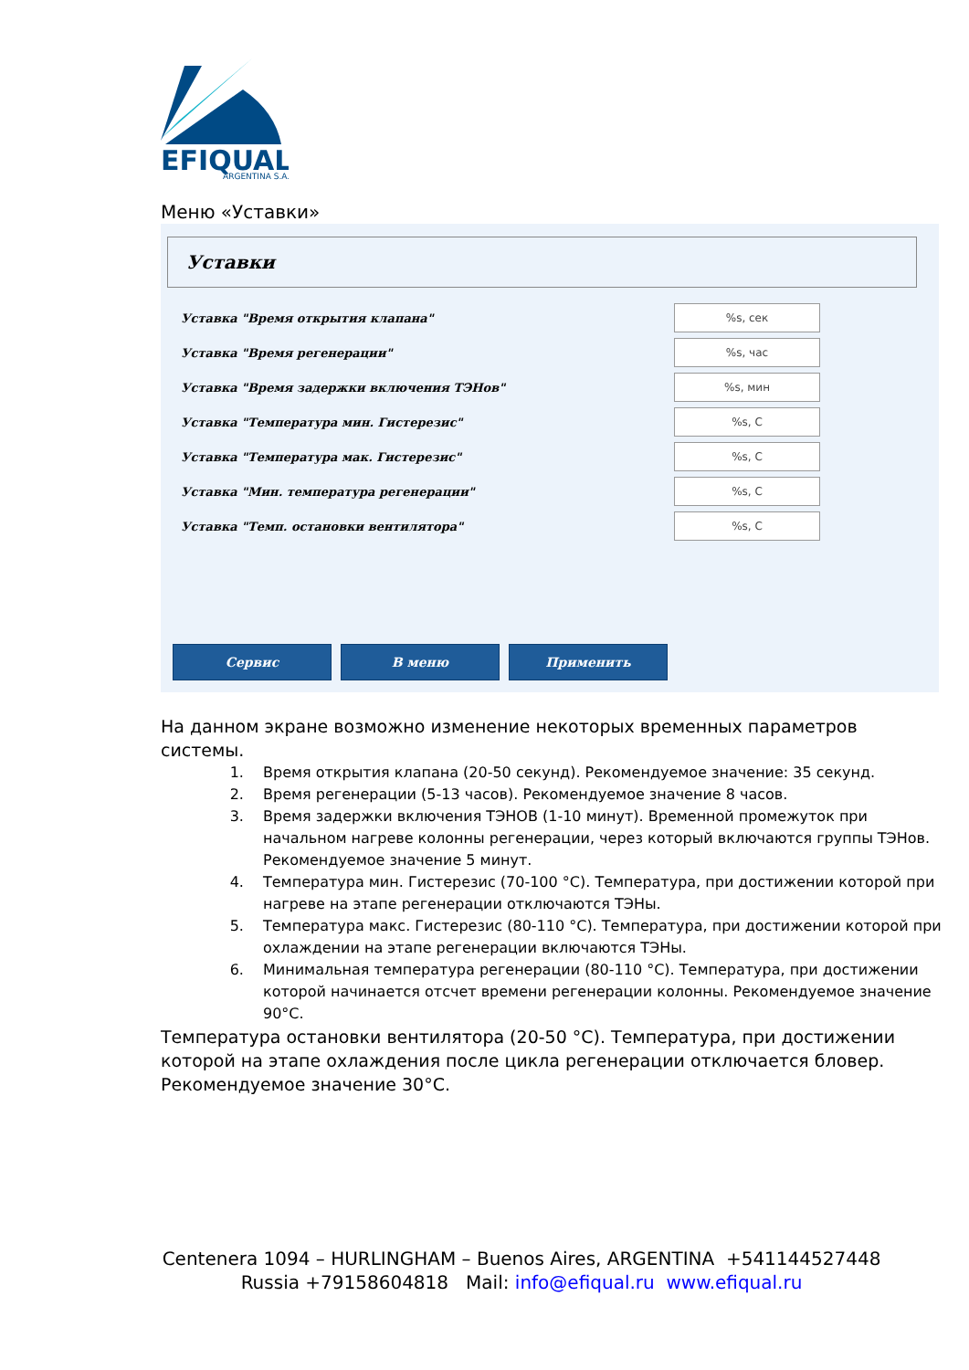EFIQUAL
ARGENTINA S.A.
Меню «Уставки»
Уставки
Уставка "Время открытия клапана"%s, сек
Уставка "Время регенерации"%s, час
Уставка "Время задержки включения ТЭНов"%s, мин
Уставка "Температура мин. Гистерезис"%s, С
Уставка "Температура мак. Гистерезис"%s, С
Уставка "Мин. температура регенерации"%s, С
Уставка "Темп. остановки вентилятора"%s, С
Сервис В меню Применить
На данном экране возможно изменение некоторых временных параметров системы.
1. Время открытия клапана (20-50 секунд). Рекомендуемое значение: 35 секунд.
2. Время регенерации (5-13 часов). Рекомендуемое значение 8 часов.
3. Время задержки включения ТЭНОВ (1-10 минут). Временной промежуток при начальном нагреве колонны регенерации, через который включаются группы ТЭНов. Рекомендуемое значение 5 минут.
4. Температура мин. Гистерезис (70-100 °C). Температура, при достижении которой при нагреве на этапе регенерации отключаются ТЭНы.
5. Температура макс. Гистерезис (80-110 °C). Температура, при достижении которой при охлаждении на этапе регенерации включаются ТЭНы.
6. Минимальная температура регенерации (80-110 °C). Температура, при достижении которой начинается отсчет времени регенерации колонны. Рекомендуемое значение 90°C.
Температура остановки вентилятора (20-50 °C). Температура, при достижении которой на этапе охлаждения после цикла регенерации отключается бловер. Рекомендуемое значение 30°C.
Centenera 1094 – HURLINGHAM – Buenos Aires, ARGENTINA +541144527448
Russia +79158604818 Mail: info@efiqual.ru www.efiqual.ru